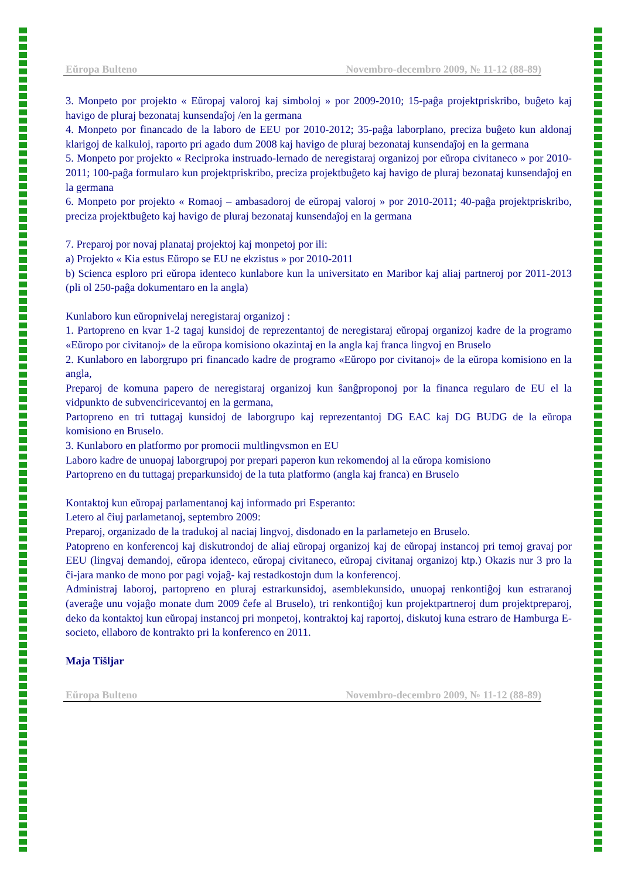Eŭropa Bulteno Novembro-decembro 2009, № 11-12 (88-89)
3. Monpeto por projekto « Eŭropaj valoroj kaj simboloj » por 2009-2010; 15-paĝa projektpriskribo, buĝeto kaj havigo de pluraj bezonataj kunsendaĵoj /en la germana
4. Monpeto por financado de la laboro de EEU por 2010-2012; 35-paĝa laborplano, preciza buĝeto kun aldonaj klarigoj de kalkuloj, raporto pri agado dum 2008 kaj havigo de pluraj bezonataj kunsendaĵoj en la germana
5. Monpeto por projekto « Reciproka instruado-lernado de neregistaraj organizoj por eŭropa civitaneco » por 2010-2011; 100-paĝa formularo kun projektpriskribo, preciza projektbuĝeto kaj havigo de pluraj bezonataj kunsendaĵoj en la germana
6. Monpeto por projekto « Romaoj – ambasadoroj de eŭropaj valoroj » por 2010-2011; 40-paĝa projektpriskribo, preciza projektbuĝeto kaj havigo de pluraj bezonataj kunsendaĵoj en la germana
7. Preparoj por novaj planataj projektoj kaj monpetoj por ili:
a) Projekto « Kia estus Eŭropo se EU ne ekzistus » por 2010-2011
b) Scienca esploro pri eŭropa identeco kunlabore kun la universitato en Maribor kaj aliaj partneroj por 2011-2013 (pli ol 250-paĝa dokumentaro en la angla)
Kunlaboro kun eŭropnivelaj neregistaraj organizoj :
1. Partopreno en kvar 1-2 tagaj kunsidoj de reprezentantoj de neregistaraj eŭropaj organizoj kadre de la programo «Eŭropo por civitanoj» de la eŭropa komisiono okazintaj en la angla kaj franca lingvoj en Bruselo
2. Kunlaboro en laborgrupo pri financado kadre de programo «Eŭropo por civitanoj» de la eŭropa komisiono en la angla,
Preparoj de komuna papero de neregistaraj organizoj kun ŝanĝproponoj por la financa regularo de EU el la vidpunkto de subvenciricevantoj en la germana,
Partopreno en tri tuttagaj kunsidoj de laborgrupo kaj reprezentantoj DG EAC kaj DG BUDG de la eŭropa komisiono en Bruselo.
3. Kunlaboro en platformo por promocii multlingvsmon en EU
Laboro kadre de unuopaj laborgrupoj por prepari paperon kun rekomendoj al la eŭropa komisiono
Partopreno en du tuttagaj preparkunsidoj de la tuta platformo (angla kaj franca) en Bruselo
Kontaktoj kun eŭropaj parlamentanoj kaj informado pri Esperanto:
Letero al ĉiuj parlametanoj, septembro 2009:
Preparoj, organizado de la tradukoj al naciaj lingvoj, disdonado en la parlametejo en Bruselo.
Patopreno en konferencoj kaj diskutrondoj de aliaj eŭropaj organizoj kaj de eŭropaj instancoj pri temoj gravaj por EEU (lingvaj demandoj, eŭropa identeco, eŭropaj civitaneco, eŭropaj civitanaj organizoj ktp.) Okazis nur 3 pro la ĉi-jara manko de mono por pagi vojaĝ- kaj restadkostojn dum la konferencoj.
Administraj laboroj, partopreno en pluraj estrarkunsidoj, asemblekunsido, unuopaj renkontiĝoj kun estraranoj (averaĝe unu vojaĝo monate dum 2009 ĉefe al Bruselo), tri renkontiĝoj kun projektpartneroj dum projektpreparoj, deko da kontaktoj kun eŭropaj instancoj pri monpetoj, kontraktoj kaj raportoj, diskutoj kuna estraro de Hamburga E-societo, ellaboro de kontrakto pri la konferenco en 2011.
Maja Tišljar
Eŭropa Bulteno Novembro-decembro 2009, № 11-12 (88-89)